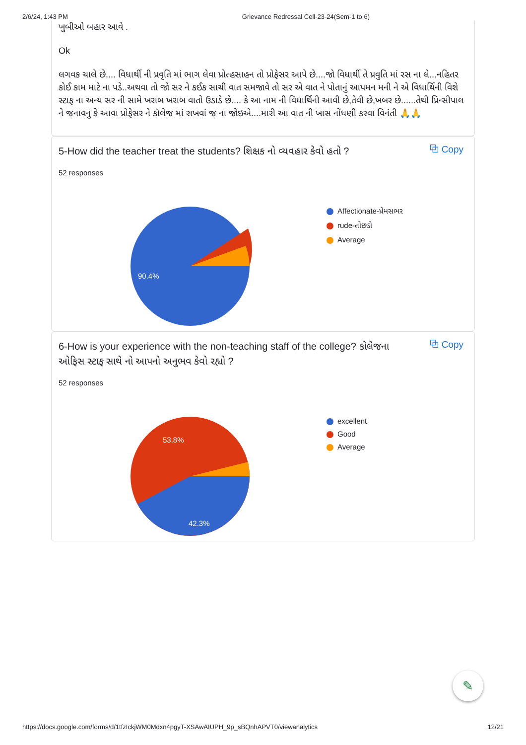2/6/24, 1:43 PM Grievance Redressal Cell-23-24(Sem-1 to 6)
ખુબીઓ બહાર આવે .
Ok
લગવક ચાલે છે.... વિધાર્થી ની પ્રવૃતિ માં ભાગ લેવા પ્રોત્હસાહન તો પ્રોફેસર આપે છે....જો વિધાર્થી તે પ્રવુતિ માં રસ ના લે...નહિતર કોઈ કામ માટે ના પડે..અથવા તો જો સર ને કઈક સાચી વાત સમજાવે તો સર એ વાત ને પોતાનું આપમન મની ને એ વિધાર્થિની વિશે સ્ટાફ ના અન્ય સર ની સામે ખરાબ ખરાબ વાતો ઉડાડે છે.... કે આ નામ ની વિધાર્થિની આવી છે,તેવી છે,ખબર છે......તેથી પ્રિન્સીપાલ ને જનાવનુ કે આવા પ્રોફેસર ને કૉલેજ માં રાખવાં જ ના જોઇએ....મારી આ વાત ની ખાસ નોંધણી કરવા વિનંતી 🙏🙏
5-How did the teacher treat the students? શિક્ષક નો વ્યવહાર કેવો હતો ?
⧉ Copy
52 responses
90.4%
Affectionate-પ્રેમસભર
rude-તોછડો
Average
6-How is your experience with the non-teaching staff of the college? કોલેજના ઓફિસ સ્ટાફ સાથે નો આપનો અનુભવ કેવો રહ્યો ?
⧉ Copy
52 responses
53.8%
42.3%
excellent
Good
Average
✎
https://docs.google.com/forms/d/1tfzIckjWM0Mdxn4pgyT-XSAwAIUPH_9p_sBQnhAPVT0/viewanalytics 12/21